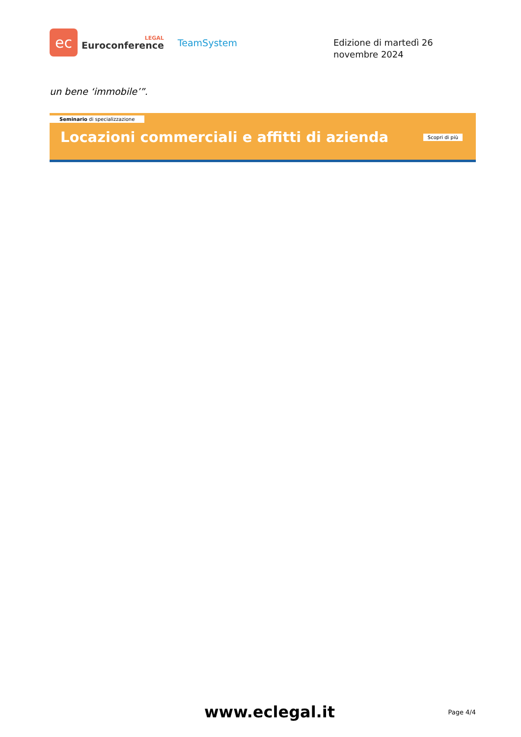ec
LEGAL
Euroconference
TeamSystem
Edizione di martedì 26 novembre 2024
un bene ‘immobile’”.
Seminario di specializzazione
Locazioni commerciali e affitti di azienda
Scopri di più
www.eclegal.it Page 4/4